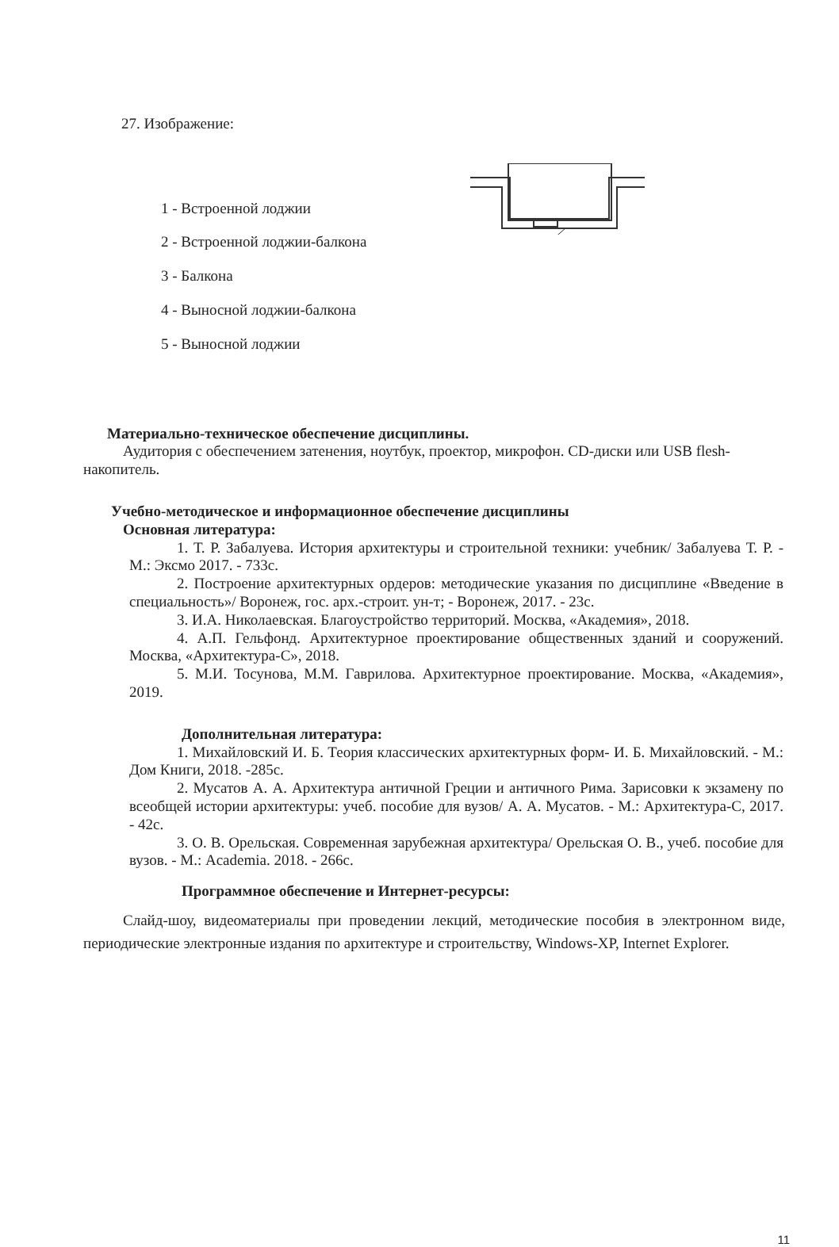27. Изображение:
1 - Встроенной лоджии
2 - Встроенной лоджии-балкона
3 - Балкона
4 - Выносной лоджии-балкона
5 - Выносной лоджии
Материально-техническое обеспечение дисциплины.
Аудитория с обеспечением затенения, ноутбук, проектор, микрофон. CD-диски или USB flesh- накопитель.
Учебно-методическое и информационное обеспечение дисциплины
Основная литература:
1. Т. Р. Забалуева. История архитектуры и строительной техники: учебник/ Забалуева Т. Р. - М.: Эксмо 2017. - 733с.
2. Построение архитектурных ордеров: методические указания по дисциплине «Введение в специальность»/ Воронеж, гос. арх.-строит. ун-т; - Воронеж, 2017. - 23с.
3. И.А. Николаевская. Благоустройство территорий. Москва, «Академия», 2018.
4. А.П. Гельфонд. Архитектурное проектирование общественных зданий и сооружений. Москва, «Архитектура-С», 2018.
5. М.И. Тосунова, М.М. Гаврилова. Архитектурное проектирование. Москва, «Академия», 2019.
Дополнительная литература:
1. Михайловский И. Б. Теория классических архитектурных форм- И. Б. Михайловский. - М.: Дом Книги, 2018. -285с.
2. Мусатов А. А. Архитектура античной Греции и античного Рима. Зарисовки к экзамену по всеобщей истории архитектуры: учеб. пособие для вузов/ А. А. Мусатов. - М.: Архитектура-С, 2017. - 42с.
3. О. В. Орельская. Современная зарубежная архитектура/ Орельская О. В., учеб. пособие для вузов. - М.: Academia. 2018. - 266с.
Программное обеспечение и Интернет-ресурсы:
Слайд-шоу, видеоматериалы при проведении лекций, методические пособия в электронном виде, периодические электронные издания по архитектуре и строительству, Windows-XP, Internet Explorer.
11